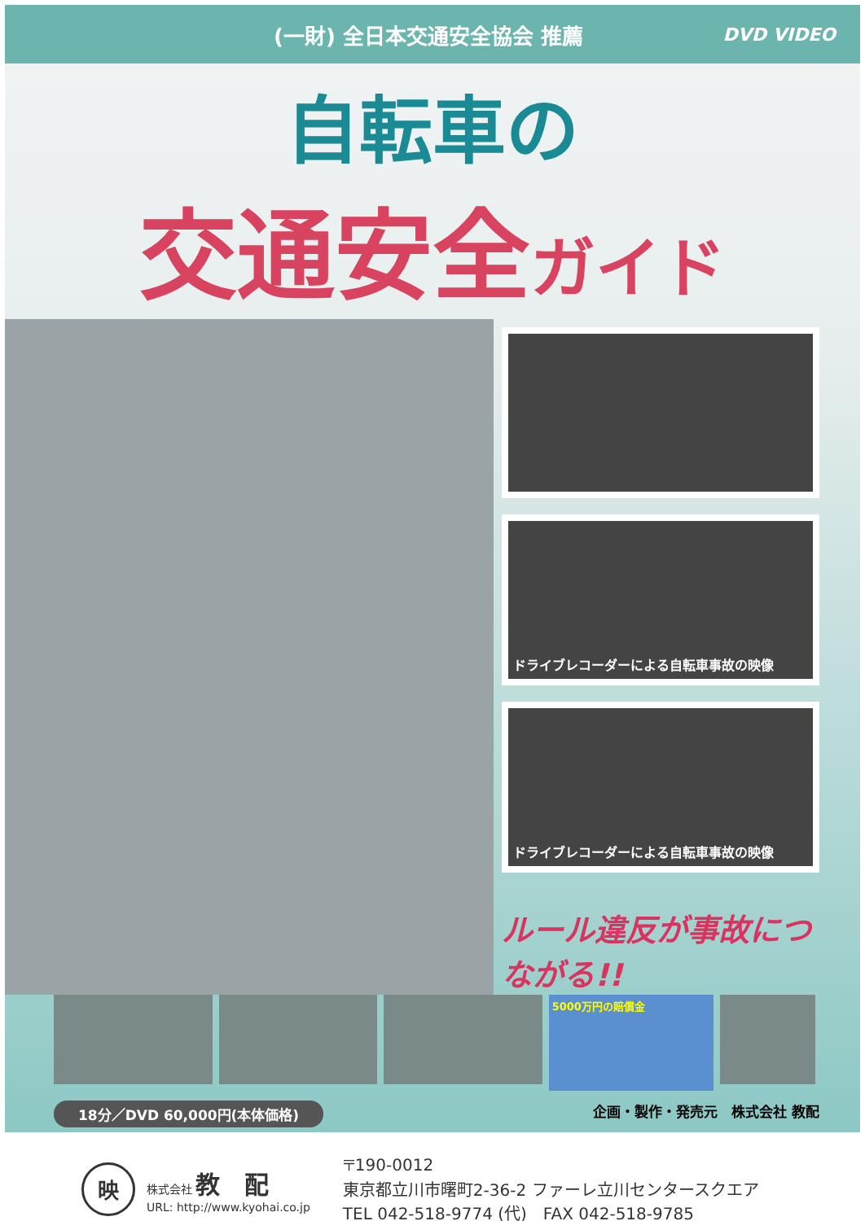(一財) 全日本交通安全協会 推薦 DVD VIDEO
自転車の
交通安全ガイド
ドライブレコーダーによる自転車事故の映像
ドライブレコーダーによる自転車事故の映像
ルール違反が事故につながる!!
5000万円の賠償金
18分／DVD 60,000円(本体価格) 企画・製作・発売元　株式会社 教配
映
株式会社 教配
URL: http://www.kyohai.co.jp
〒190-0012
東京都立川市曙町2-36-2 ファーレ立川センタースクエア
TEL 042-518-9774 (代)　FAX 042-518-9785